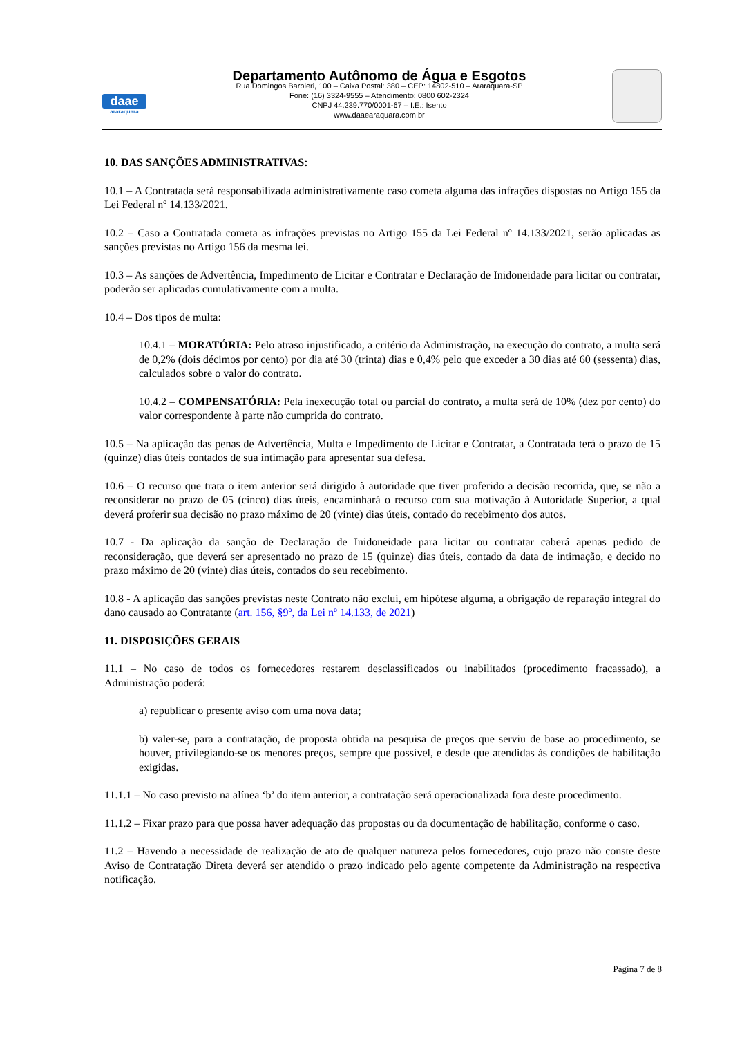daae
araraquara
Departamento Autônomo de Água e Esgotos
Rua Domingos Barbieri, 100 – Caixa Postal: 380 – CEP: 14802-510 – Araraquara-SP
Fone: (16) 3324-9555 – Atendimento: 0800 602-2324
CNPJ 44.239.770/0001-67 – I.E.: Isento
www.daaearaquara.com.br
10. DAS SANÇÕES ADMINISTRATIVAS:
10.1 – A Contratada será responsabilizada administrativamente caso cometa alguma das infrações dispostas no Artigo 155 da Lei Federal nº 14.133/2021.
10.2 – Caso a Contratada cometa as infrações previstas no Artigo 155 da Lei Federal nº 14.133/2021, serão aplicadas as sanções previstas no Artigo 156 da mesma lei.
10.3 – As sanções de Advertência, Impedimento de Licitar e Contratar e Declaração de Inidoneidade para licitar ou contratar, poderão ser aplicadas cumulativamente com a multa.
10.4 – Dos tipos de multa:
10.4.1 – MORATÓRIA: Pelo atraso injustificado, a critério da Administração, na execução do contrato, a multa será de 0,2% (dois décimos por cento) por dia até 30 (trinta) dias e 0,4% pelo que exceder a 30 dias até 60 (sessenta) dias, calculados sobre o valor do contrato.
10.4.2 – COMPENSATÓRIA: Pela inexecução total ou parcial do contrato, a multa será de 10% (dez por cento) do valor correspondente à parte não cumprida do contrato.
10.5 – Na aplicação das penas de Advertência, Multa e Impedimento de Licitar e Contratar, a Contratada terá o prazo de 15 (quinze) dias úteis contados de sua intimação para apresentar sua defesa.
10.6 – O recurso que trata o item anterior será dirigido à autoridade que tiver proferido a decisão recorrida, que, se não a reconsiderar no prazo de 05 (cinco) dias úteis, encaminhará o recurso com sua motivação à Autoridade Superior, a qual deverá proferir sua decisão no prazo máximo de 20 (vinte) dias úteis, contado do recebimento dos autos.
10.7 - Da aplicação da sanção de Declaração de Inidoneidade para licitar ou contratar caberá apenas pedido de reconsideração, que deverá ser apresentado no prazo de 15 (quinze) dias úteis, contado da data de intimação, e decido no prazo máximo de 20 (vinte) dias úteis, contados do seu recebimento.
10.8 - A aplicação das sanções previstas neste Contrato não exclui, em hipótese alguma, a obrigação de reparação integral do dano causado ao Contratante (art. 156, §9º, da Lei nº 14.133, de 2021)
11. DISPOSIÇÕES GERAIS
11.1 – No caso de todos os fornecedores restarem desclassificados ou inabilitados (procedimento fracassado), a Administração poderá:
a) republicar o presente aviso com uma nova data;
b) valer-se, para a contratação, de proposta obtida na pesquisa de preços que serviu de base ao procedimento, se houver, privilegiando-se os menores preços, sempre que possível, e desde que atendidas às condições de habilitação exigidas.
11.1.1 – No caso previsto na alínea ‘b’ do item anterior, a contratação será operacionalizada fora deste procedimento.
11.1.2 – Fixar prazo para que possa haver adequação das propostas ou da documentação de habilitação, conforme o caso.
11.2 – Havendo a necessidade de realização de ato de qualquer natureza pelos fornecedores, cujo prazo não conste deste Aviso de Contratação Direta deverá ser atendido o prazo indicado pelo agente competente da Administração na respectiva notificação.
Página 7 de 8